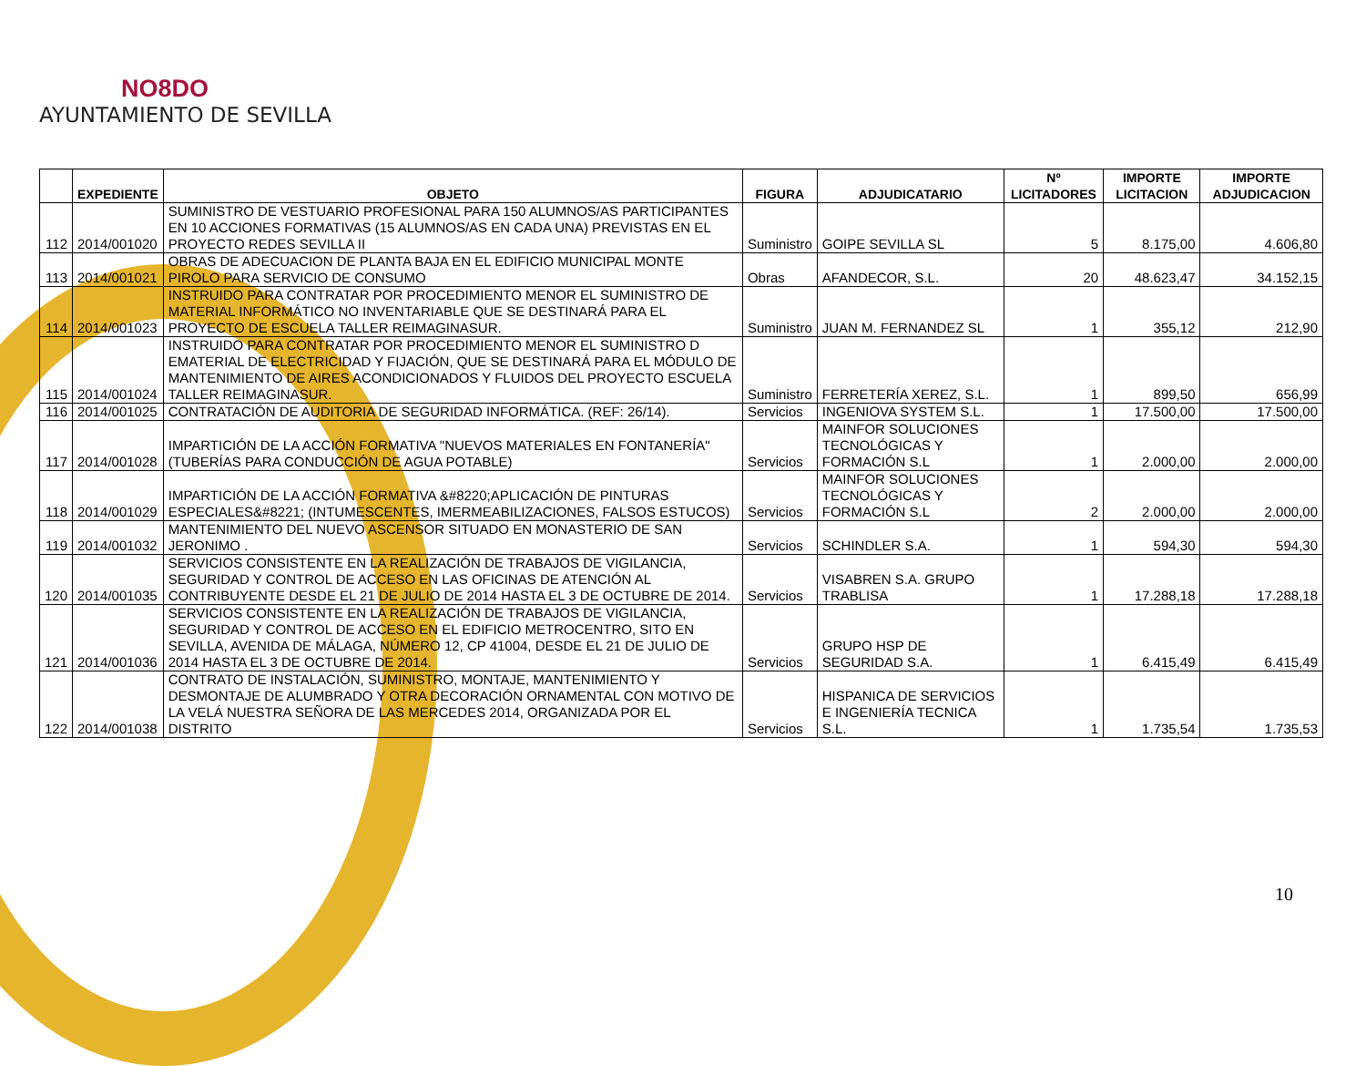NO8DO
AYUNTAMIENTO DE SEVILLA
| | EXPEDIENTE | OBJETO | FIGURA | ADJUDICATARIO | Nº LICITADORES | IMPORTE LICITACION | IMPORTE ADJUDICACION |
| --- | --- | --- | --- | --- | --- | --- | --- |
| 112 | 2014/001020 | SUMINISTRO DE VESTUARIO PROFESIONAL PARA 150 ALUMNOS/AS PARTICIPANTES EN 10 ACCIONES FORMATIVAS (15 ALUMNOS/AS EN CADA UNA) PREVISTAS EN EL PROYECTO REDES SEVILLA II | Suministro | GOIPE SEVILLA SL | 5 | 8.175,00 | 4.606,80 |
| 113 | 2014/001021 | OBRAS DE ADECUACION DE PLANTA BAJA EN EL EDIFICIO MUNICIPAL MONTE PIROLO PARA SERVICIO DE CONSUMO | Obras | AFANDECOR, S.L. | 20 | 48.623,47 | 34.152,15 |
| 114 | 2014/001023 | INSTRUIDO PARA CONTRATAR POR PROCEDIMIENTO MENOR EL SUMINISTRO DE MATERIAL INFORMÁTICO NO INVENTARIABLE QUE SE DESTINARÁ PARA EL PROYECTO DE ESCUELA TALLER REIMAGINASUR. | Suministro | JUAN M. FERNANDEZ SL | 1 | 355,12 | 212,90 |
| 115 | 2014/001024 | INSTRUIDO PARA CONTRATAR POR PROCEDIMIENTO MENOR EL SUMINISTRO D EMATERIAL DE ELECTRICIDAD Y FIJACIÓN, QUE SE DESTINARÁ PARA EL MÓDULO DE MANTENIMIENTO DE AIRES ACONDICIONADOS Y FLUIDOS DEL PROYECTO ESCUELA TALLER REIMAGINASUR. | Suministro | FERRETERÍA XEREZ, S.L. | 1 | 899,50 | 656,99 |
| 116 | 2014/001025 | CONTRATACIÓN DE AUDITORIA DE SEGURIDAD INFORMÁTICA. (REF: 26/14). | Servicios | INGENIOVA SYSTEM S.L. | 1 | 17.500,00 | 17.500,00 |
| 117 | 2014/001028 | IMPARTICIÓN DE LA ACCIÓN FORMATIVA "NUEVOS MATERIALES EN FONTANERÍA" (TUBERÍAS PARA CONDUCCIÓN DE AGUA POTABLE) | Servicios | MAINFOR SOLUCIONES TECNOLÓGICAS Y FORMACIÓN S.L | 1 | 2.000,00 | 2.000,00 |
| 118 | 2014/001029 | IMPARTICIÓN DE LA ACCIÓN FORMATIVA &#8220;APLICACIÓN DE PINTURAS ESPECIALES&#8221; (INTUMESCENTES, IMERMEABILIZACIONES, FALSOS ESTUCOS) | Servicios | MAINFOR SOLUCIONES TECNOLÓGICAS Y FORMACIÓN S.L | 2 | 2.000,00 | 2.000,00 |
| 119 | 2014/001032 | MANTENIMIENTO DEL NUEVO ASCENSOR SITUADO EN MONASTERIO DE SAN JERONIMO . | Servicios | SCHINDLER S.A. | 1 | 594,30 | 594,30 |
| 120 | 2014/001035 | SERVICIOS CONSISTENTE EN LA REALIZACIÓN DE TRABAJOS DE VIGILANCIA, SEGURIDAD Y CONTROL DE ACCESO EN LAS OFICINAS DE ATENCIÓN AL CONTRIBUYENTE DESDE EL 21 DE JULIO DE 2014 HASTA EL 3 DE OCTUBRE DE 2014. | Servicios | VISABREN S.A. GRUPO TRABLISA | 1 | 17.288,18 | 17.288,18 |
| 121 | 2014/001036 | SERVICIOS CONSISTENTE EN LA REALIZACIÓN DE TRABAJOS DE VIGILANCIA, SEGURIDAD Y CONTROL DE ACCESO EN EL EDIFICIO METROCENTRO, SITO EN SEVILLA, AVENIDA DE MÁLAGA, NÚMERO 12, CP 41004, DESDE EL 21 DE JULIO DE 2014 HASTA EL 3 DE OCTUBRE DE 2014. | Servicios | GRUPO HSP DE SEGURIDAD S.A. | 1 | 6.415,49 | 6.415,49 |
| 122 | 2014/001038 | CONTRATO DE INSTALACIÓN, SUMINISTRO, MONTAJE, MANTENIMIENTO Y DESMONTAJE DE ALUMBRADO Y OTRA DECORACIÓN ORNAMENTAL CON MOTIVO DE LA VELÁ NUESTRA SEÑORA DE LAS MERCEDES 2014, ORGANIZADA POR EL DISTRITO | Servicios | HISPANICA DE SERVICIOS E INGENIERÍA TECNICA S.L. | 1 | 1.735,54 | 1.735,53 |
10